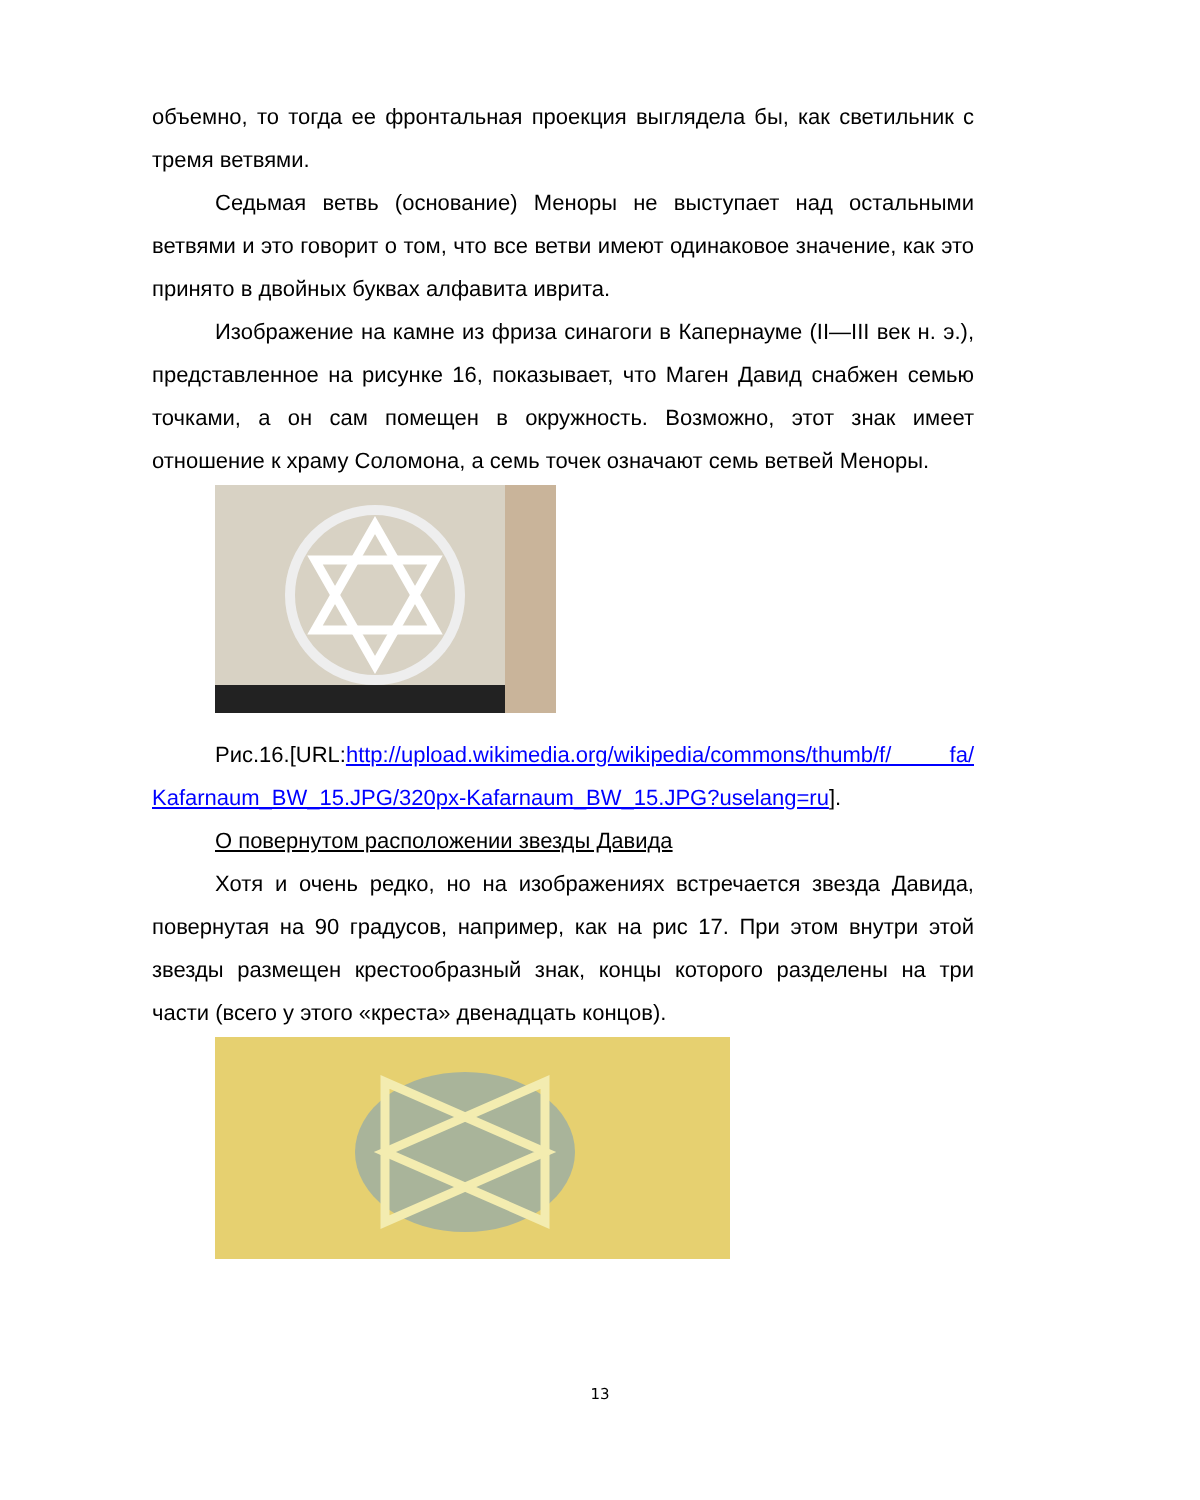объемно, то тогда ее фронтальная проекция выглядела бы, как светильник с тремя ветвями.
Седьмая ветвь (основание) Меноры не выступает над остальными ветвями и это говорит о том, что все ветви имеют одинаковое значение, как это принято в двойных буквах алфавита иврита.
Изображение на камне из фриза синагоги в Капернауме (II—III век н. э.), представленное на рисунке 16, показывает, что Маген Давид снабжен семью точками, а он сам помещен в окружность. Возможно, этот знак имеет отношение к храму Соломона, а семь точек означают семь ветвей Меноры.
Рис.16.[URL:http://upload.wikimedia.org/wikipedia/commons/thumb/f/ fa/ Kafarnaum_BW_15.JPG/320px-Kafarnaum_BW_15.JPG?uselang=ru].
О повернутом расположении звезды Давида
Хотя и очень редко, но на изображениях встречается звезда Давида, повернутая на 90 градусов, например, как на рис 17. При этом внутри этой звезды размещен крестообразный знак, концы которого разделены на три части (всего у этого «креста» двенадцать концов).
13